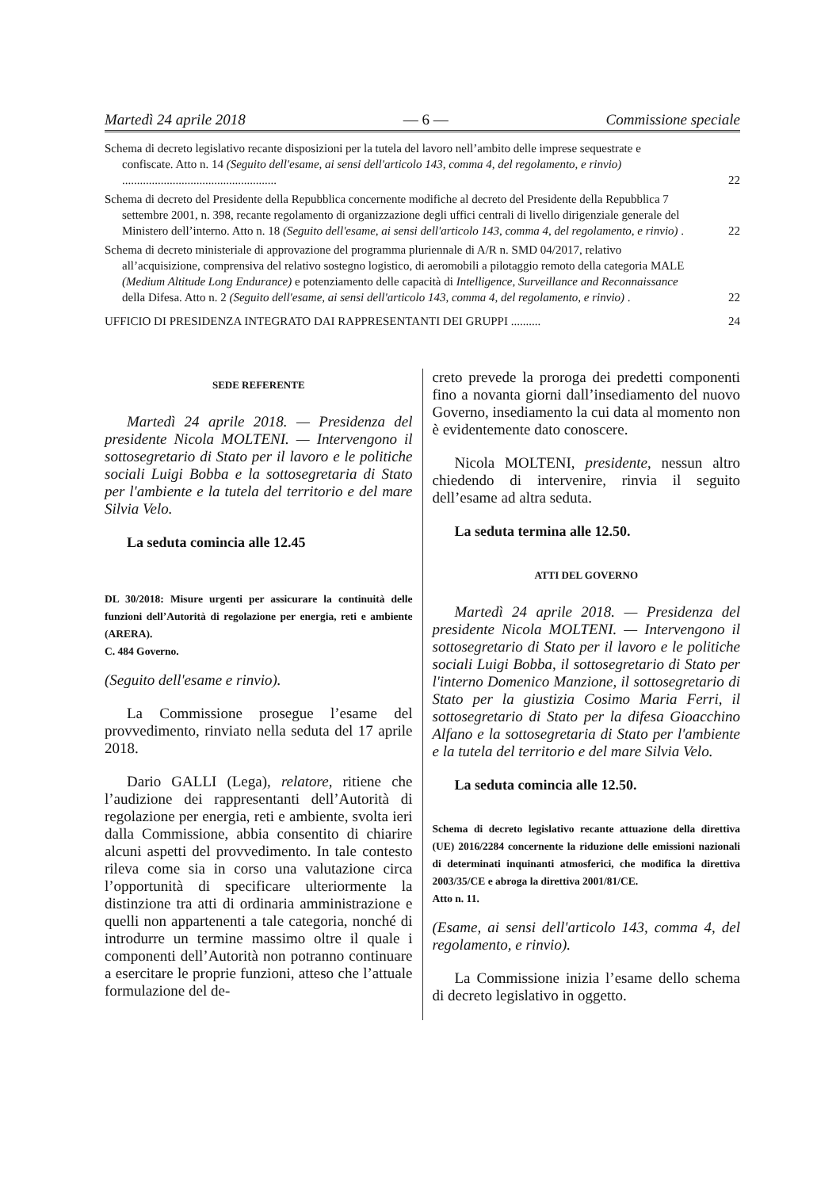Martedì 24 aprile 2018 — 6 — Commissione speciale
Schema di decreto legislativo recante disposizioni per la tutela del lavoro nell’ambito delle imprese sequestrate e confiscate. Atto n. 14 (Seguito dell'esame, ai sensi dell'articolo 143, comma 4, del regolamento, e rinvio) ....................................................
22
Schema di decreto del Presidente della Repubblica concernente modifiche al decreto del Presidente della Repubblica 7 settembre 2001, n. 398, recante regolamento di organizzazione degli uffici centrali di livello dirigenziale generale del Ministero dell’interno. Atto n. 18 (Seguito dell'esame, ai sensi dell'articolo 143, comma 4, del regolamento, e rinvio) .
22
Schema di decreto ministeriale di approvazione del programma pluriennale di A/R n. SMD 04/2017, relativo all’acquisizione, comprensiva del relativo sostegno logistico, di aeromobili a pilotaggio remoto della categoria MALE (Medium Altitude Long Endurance) e potenziamento delle capacità di Intelligence, Surveillance and Reconnaissance della Difesa. Atto n. 2 (Seguito dell'esame, ai sensi dell'articolo 143, comma 4, del regolamento, e rinvio) .
22
UFFICIO DI PRESIDENZA INTEGRATO DAI RAPPRESENTANTI DEI GRUPPI ..........
24
SEDE REFERENTE
Martedì 24 aprile 2018. — Presidenza del presidente Nicola MOLTENI. — Intervengono il sottosegretario di Stato per il lavoro e le politiche sociali Luigi Bobba e la sottosegretaria di Stato per l'ambiente e la tutela del territorio e del mare Silvia Velo.
La seduta comincia alle 12.45
DL 30/2018: Misure urgenti per assicurare la continuità delle funzioni dell’Autorità di regolazione per energia, reti e ambiente (ARERA).
C. 484 Governo.
(Seguito dell'esame e rinvio).
La Commissione prosegue l’esame del provvedimento, rinviato nella seduta del 17 aprile 2018.
Dario GALLI (Lega), relatore, ritiene che l’audizione dei rappresentanti dell’Autorità di regolazione per energia, reti e ambiente, svolta ieri dalla Commissione, abbia consentito di chiarire alcuni aspetti del provvedimento. In tale contesto rileva come sia in corso una valutazione circa l’opportunità di specificare ulteriormente la distinzione tra atti di ordinaria amministrazione e quelli non appartenenti a tale categoria, nonché di introdurre un termine massimo oltre il quale i componenti dell’Autorità non potranno continuare a esercitare le proprie funzioni, atteso che l’attuale formulazione del de-
creto prevede la proroga dei predetti componenti fino a novanta giorni dall’insediamento del nuovo Governo, insediamento la cui data al momento non è evidentemente dato conoscere.
Nicola MOLTENI, presidente, nessun altro chiedendo di intervenire, rinvia il seguito dell’esame ad altra seduta.
La seduta termina alle 12.50.
ATTI DEL GOVERNO
Martedì 24 aprile 2018. — Presidenza del presidente Nicola MOLTENI. — Intervengono il sottosegretario di Stato per il lavoro e le politiche sociali Luigi Bobba, il sottosegretario di Stato per l'interno Domenico Manzione, il sottosegretario di Stato per la giustizia Cosimo Maria Ferri, il sottosegretario di Stato per la difesa Gioacchino Alfano e la sottosegretaria di Stato per l'ambiente e la tutela del territorio e del mare Silvia Velo.
La seduta comincia alle 12.50.
Schema di decreto legislativo recante attuazione della direttiva (UE) 2016/2284 concernente la riduzione delle emissioni nazionali di determinati inquinanti atmosferici, che modifica la direttiva 2003/35/CE e abroga la direttiva 2001/81/CE.
Atto n. 11.
(Esame, ai sensi dell'articolo 143, comma 4, del regolamento, e rinvio).
La Commissione inizia l’esame dello schema di decreto legislativo in oggetto.